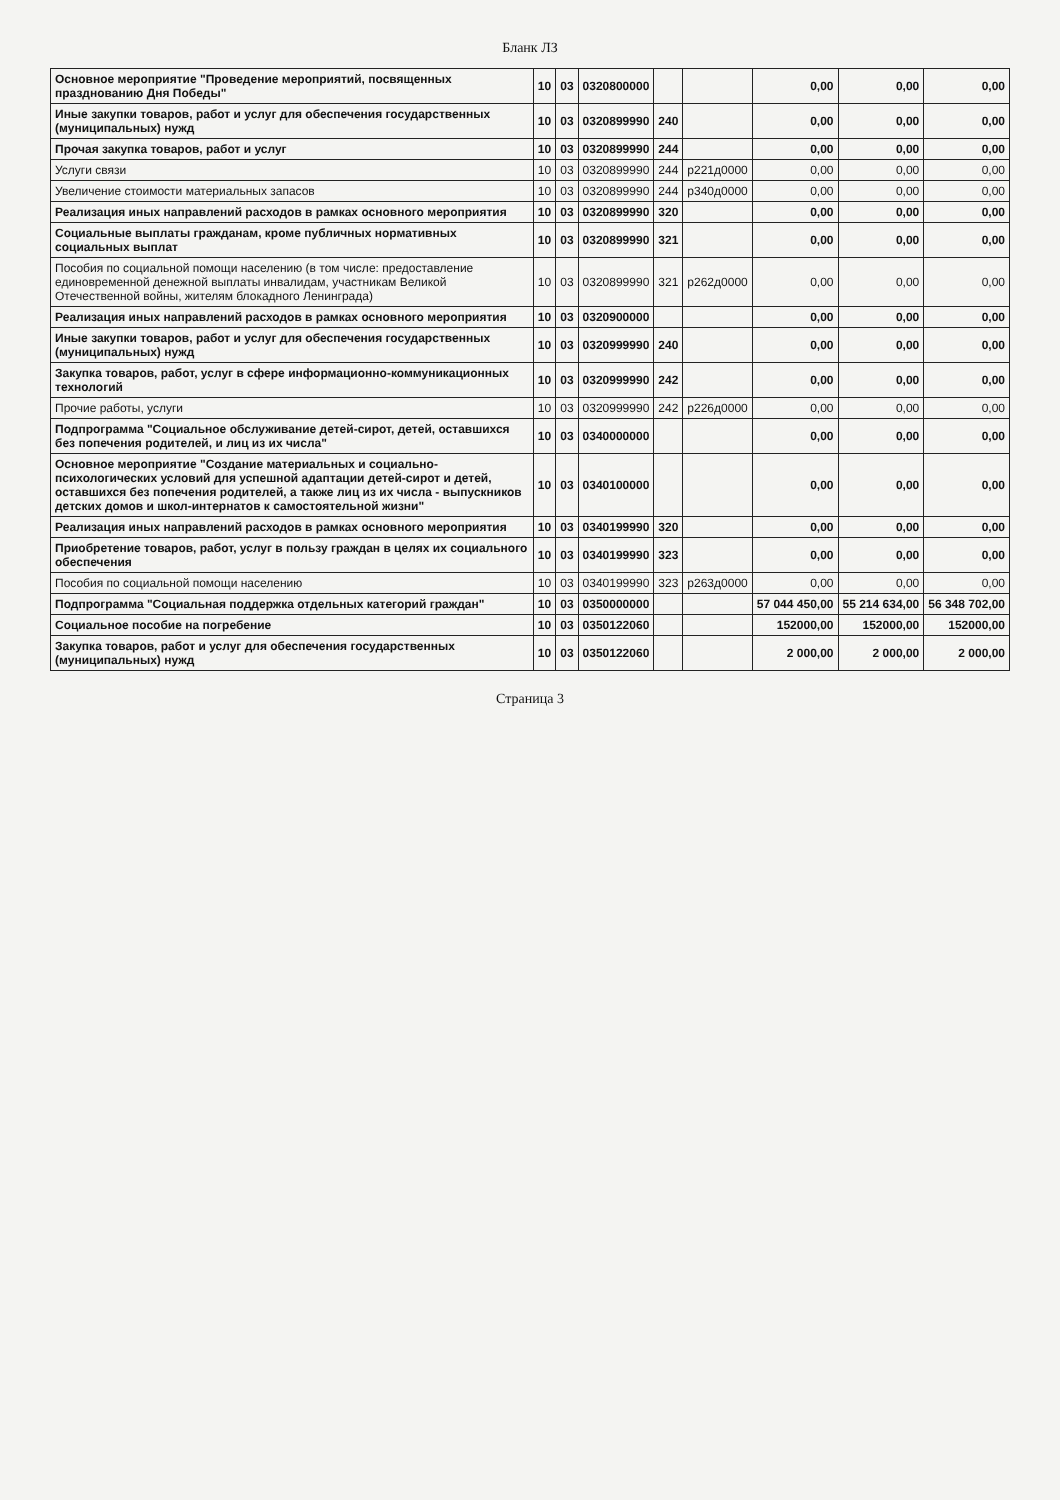Бланк ЛЗ
| Основное мероприятие "Проведение мероприятий, посвященных празднованию Дня Победы" | 10 | 03 | 0320800000 | | | 0,00 | 0,00 | 0,00 |
| Иные закупки товаров, работ и услуг для обеспечения государственных (муниципальных) нужд | 10 | 03 | 0320899990 | 240 | | 0,00 | 0,00 | 0,00 |
| Прочая закупка товаров, работ и услуг | 10 | 03 | 0320899990 | 244 | | 0,00 | 0,00 | 0,00 |
| Услуги связи | 10 | 03 | 0320899990 | 244 | р221д0000 | 0,00 | 0,00 | 0,00 |
| Увеличение стоимости материальных запасов | 10 | 03 | 0320899990 | 244 | р340д0000 | 0,00 | 0,00 | 0,00 |
| Реализация иных направлений расходов в рамках основного мероприятия | 10 | 03 | 0320899990 | 320 | | 0,00 | 0,00 | 0,00 |
| Социальные выплаты гражданам, кроме публичных нормативных социальных выплат | 10 | 03 | 0320899990 | 321 | | 0,00 | 0,00 | 0,00 |
| Пособия по социальной помощи населению (в том числе: предоставление единовременной денежной выплаты инвалидам, участникам Великой Отечественной войны, жителям блокадного Ленинграда) | 10 | 03 | 0320899990 | 321 | р262д0000 | 0,00 | 0,00 | 0,00 |
| Реализация иных направлений расходов в рамках основного мероприятия | 10 | 03 | 0320900000 | | | 0,00 | 0,00 | 0,00 |
| Иные закупки товаров, работ и услуг для обеспечения государственных (муниципальных) нужд | 10 | 03 | 0320999990 | 240 | | 0,00 | 0,00 | 0,00 |
| Закупка товаров, работ, услуг в сфере информационно-коммуникационных технологий | 10 | 03 | 0320999990 | 242 | | 0,00 | 0,00 | 0,00 |
| Прочие работы, услуги | 10 | 03 | 0320999990 | 242 | р226д0000 | 0,00 | 0,00 | 0,00 |
| Подпрограмма "Социальное обслуживание детей-сирот, детей, оставшихся без попечения родителей, и лиц из их числа" | 10 | 03 | 0340000000 | | | 0,00 | 0,00 | 0,00 |
| Основное мероприятие "Создание материальных и социально-психологических условий для успешной адаптации детей-сирот и детей, оставшихся без попечения родителей, а также лиц из их числа - выпускников детских домов и школ-интернатов к самостоятельной жизни" | 10 | 03 | 0340100000 | | | 0,00 | 0,00 | 0,00 |
| Реализация иных направлений расходов в рамках основного мероприятия | 10 | 03 | 0340199990 | 320 | | 0,00 | 0,00 | 0,00 |
| Приобретение товаров, работ, услуг в пользу граждан в целях их социального обеспечения | 10 | 03 | 0340199990 | 323 | | 0,00 | 0,00 | 0,00 |
| Пособия по социальной помощи населению | 10 | 03 | 0340199990 | 323 | р263д0000 | 0,00 | 0,00 | 0,00 |
| Подпрограмма "Социальная поддержка отдельных категорий граждан" | 10 | 03 | 0350000000 | | | 57 044 450,00 | 55 214 634,00 | 56 348 702,00 |
| Социальное пособие на погребение | 10 | 03 | 0350122060 | | | 152000,00 | 152000,00 | 152000,00 |
| Закупка товаров, работ и услуг для обеспечения государственных (муниципальных) нужд | 10 | 03 | 0350122060 | | | 2 000,00 | 2 000,00 | 2 000,00 |
Страница 3